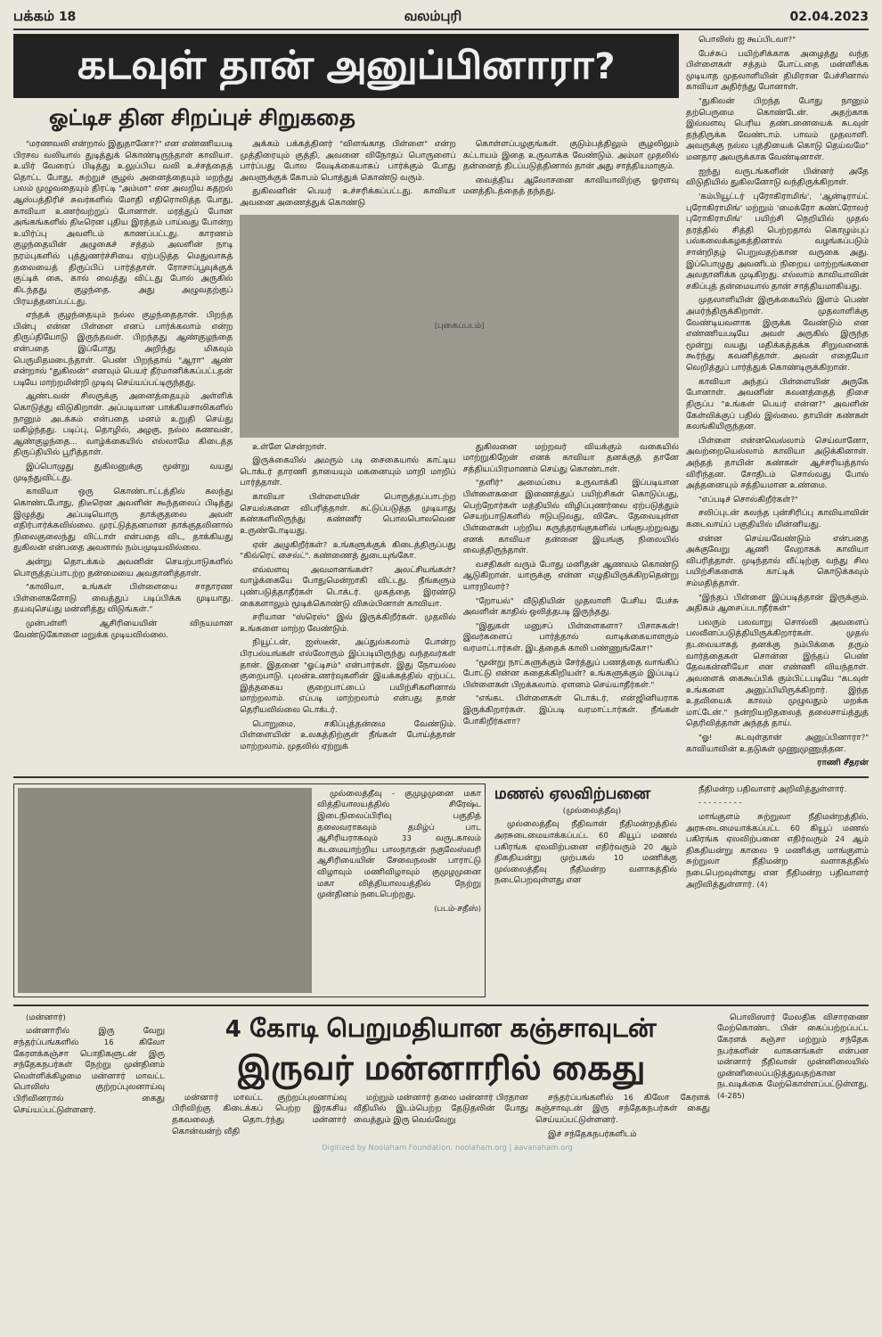பக்கம் 18 வலம்புரி 02.04.2023
கடவுள் தான் அனுப்பினாரா?
ஓட்டிச தின சிறப்புச் சிறுகதை
"மரணவலி என்றால் இதுதானோ?" என எண்ணியபடி பிரசவ வலியால் துடித்துக் கொண்டிருந்தாள் காவியா. உயிர் வேரைப் பிடித்து உலுப்பிய வலி உச்சத்தைத் தொட்ட போது, சுற்றுச் சூழல் அனைத்தையும் மறந்து பலம் முழுவதையும் திரட்டி "அம்மா" என அலறிய கதறல் ஆஸ்பத்திரிச் சுவர்களில் மோதி எதிரொலித்த போது, காவியா உணர்வற்றுப் போனாள். மரத்துப் போன அங்கங்களில் திடீரென புதிய இரத்தம் பாய்வது போன்ற உயிர்ப்பு அவளிடம் காணப்பட்டது. காரணம் குழந்தையின் அழுகைச் சத்தம் அவளின் நாடி நரம்புகளில் புத்துணர்ச்சியை ஏற்படுத்த மெதுவாகத் தலையைத் திருப்பிப் பார்த்தாள். ரோசாப்பூவுக்குக் குட்டிக் கை, கால் வைத்து விட்டது போல் அருகில் கிடந்தது குழந்தை. அது அழுவதற்குப் பிரயத்தனப்பட்டது.
எந்தக் குழந்தையும் நல்ல குழந்தைதான். பிறந்த பின்பு என்ன பிள்ளை எனப் பார்க்கலாம் என்ற திருப்தியோடு இருந்தவள். பிறந்தது ஆண்குழந்தை என்பதை இப்போது அறிந்து மிகவும் பெருமிதமடைந்தாள். பெண் பிறந்தால் "ஆரா" ஆண் என்றால் "துகிலன்" எனவும் பெயர் தீர்மானிக்கப்பட்டதன் படியே மாற்றமின்றி முடிவு செய்யப்பட்டிருந்தது.
ஆண்டவன் சிலருக்கு அனைத்தையும் அள்ளிக் கொடுத்து விடுகிறான். அப்படியான பாக்கியசாலிகளில் நானும் அடக்கம் என்பதை மனம் உறுதி செய்து மகிழ்ந்தது. படிப்பு, தொழில், அழகு, நல்ல கணவன், ஆண்குழந்தை... வாழ்க்கையில் எல்லாமே கிடைத்த திருப்தியில் பூரித்தாள்.
இப்பொழுது துகிலனுக்கு மூன்று வயது முடிந்துவிட்டது.
காவியா ஒரு கொண்டாட்டத்தில் கலந்து கொண்டபோது, திடீரென அவளின் கூந்தலைப் பிடித்து இழுத்து அப்படியொரு தாக்குதலை அவள் எதிர்பார்க்கவில்லை. முரட்டுத்தனமான தாக்குதலினால் நிலைகுலைந்து விட்டாள் என்பதை விட, தாக்கியது துகிலன் என்பதை அவளால் நம்பமுடியவில்லை.
அன்று தொடக்கம் அவனின் செயற்பாடுகளில் பொருத்தப்பாடற்ற தன்மையை அவதானித்தாள்.
"காவியா, உங்கள் பிள்ளையை சாதாரண பிள்ளைகளோடு வைத்துப் படிப்பிக்க முடியாது. தயவுசெய்து மன்னித்து விடுங்கள்."
முன்பள்ளி ஆசிரியையின் விநயமான வேண்டுகோளை மறுக்க முடியவில்லை.
அக்கம் பக்கத்தினர் "விளங்காத பிள்ளை" என்ற முத்திரையும் குத்தி, அவனை விநோதப் பொருளைப் பார்ப்பது போல வேடிக்கையாகப் பார்க்கும் போது அவளுக்குக் கோபம் பொத்துக் கொண்டு வரும்.
துகிலனின் பெயர் உச்சரிக்கப்பட்டது. காவியா அவனை அணைத்துக் கொண்டு
கொள்ளப்பழகுங்கள். குடும்பத்திலும் சூழலிலும் கட்டாயம் இதை உருவாக்க வேண்டும். அம்மா முதலில் தன்னைத் திடப்படுத்தினால் தான் அது சாத்தியமாகும்.
வைத்திய ஆலோசனை காவியாவிற்கு ஓரளவு மனத்திடத்தைத் தந்தது.
[புகைப்படம்]
உள்ளே சென்றாள்.
இருக்கையில் அமரும் படி சைகையால் காட்டிய டொக்டர் தாரணி தாயையும் மகனையும் மாறி மாறிப் பார்த்தாள்.
காவியா பிள்ளையின் பொருத்தப்பாடற்ற செயல்களை விபரித்தாள். கட்டுப்படுத்த முடியாது கண்களிலிருந்து கண்ணீர் பொலபொலவென உருண்டோடியது.
ஏன் அழுகிறீர்கள்? உங்களுக்குக் கிடைத்திருப்பது "கிவ்ரெட் சைல்ட்". கண்ணைத் துடையுங்கோ.
எவ்வளவு அவமானங்கள்? அலட்சியங்கள்? வாழ்க்கையே போதுமென்றாகி விட்டது. நீங்களும் புண்படுத்தாதீர்கள் டொக்டர். முகத்தை இரண்டு கைகளாலும் மூடிக்கொண்டு விசும்பினாள் காவியா.
சரியான "ஸ்ரெஸ்" இல் இருக்கிறீர்கள். முதலில் உங்களை மாற்ற வேண்டும்.
நியூட்டன், ஐஸ்டீன், அப்துல்கலாம் போன்ற பிரபல்யங்கள் எல்லோரும் இப்படியிருந்து வந்தவர்கள் தான். இதனை "ஓட்டிசம்" என்பார்கள். இது நோயல்ல குறைபாடு. புலன்உணர்வுகளின் இயக்கத்தில் ஏற்பட்ட இத்தகைய குறைபாட்டைப் பயிற்சிகளினால் மாற்றலாம். எப்படி மாற்றலாம் என்பது தான் தெரியவில்லை டொக்டர்.
பொறுமை, சகிப்புத்தன்மை வேண்டும். பிள்ளையின் உலகத்திற்குள் நீங்கள் போய்த்தான் மாற்றலாம். முதலில் ஏற்றுக்
துகிலனை மற்றவர் வியக்கும் வகையில் மாற்றுகிறேன் எனக் காவியா தனக்குத் தானே சத்தியப்பிரமாணம் செய்து கொண்டாள்.
"தளிர்" அமைப்பை உருவாக்கி இப்படியான பிள்ளைகளை இணைத்துப் பயிற்சிகள் கொடுப்பது, பெற்றோர்கள் மத்தியில் விழிப்புணர்வை ஏற்படுத்தும் செயற்பாடுகளில் ஈடுபடுவது, விசேட தேவையுள்ள பிள்ளைகள் பற்றிய கருத்தரங்குகளில் பங்குபற்றுவது எனக் காவியா தன்னை இயங்கு நிலையில் வைத்திருந்தாள்.
வசதிகள் வரும் போது மனிதன் ஆணவம் கொண்டு ஆடுகிறான். யாருக்கு என்ன எழுதியிருக்கிறதென்று யாரறிவார்?
"றோயல்" வீடுதியின் முதலாளி பேசிய பேச்சு அவளின் காதில் ஒலித்தபடி இருந்தது.
"இதுகள் மனுசப் பிள்ளைகளா? பிசாசுகள்! இவர்களைப் பார்த்தால் வாடிக்கையாளரும் வரமாட்டார்கள். இடத்தைக் காலி பண்ணுங்கோ!"
"மூன்று நாட்களுக்கும் சேர்த்துப் பணத்தை வாங்கிப் போட்டு என்ன கதைக்கிறியள்? உங்களுக்கும் இப்படிப் பிள்ளைகள் பிறக்கலாம். ஏளனம் செய்யாதீர்கள்."
"எங்கட பிள்ளைகள் டொக்டர், என்ஜினியராக இருக்கிறார்கள். இப்படி வரமாட்டார்கள். நீங்கள் போகிறீர்களா?
பொலிஸ் ஐ கூப்பிடவா?"
பேச்சுப் பயிற்சிக்காக அழைத்து வந்த பிள்ளைகள் சத்தம் போட்டதை மன்னிக்க முடியாத முதலாளியின் திமிரான பேச்சினால் காவியா அதிர்ந்து போனாள்.
"துகிலன் பிறந்த போது நானும் தற்பெருமை கொண்டேன். அதற்காக இவ்வளவு பெரிய தண்டனையைக் கடவுள் தந்திருக்க வேண்டாம். பாவம் முதலாளி. அவருக்கு நல்ல புத்தியைக் கொடு தெய்வமே" மனதார அவருக்காக வேண்டினாள்.
ஐந்து வருடங்களின் பின்னர் அதே விடுதியில் துகிலனோடு வந்திருக்கிறாள்.
'கம்பியூட்டர் புரோகிராமிங்', 'ஆன்டிராய்ட் புரோகிராமிங்' மற்றும் 'மைக்ரோ கண்ட்ரோலர் புரோகிராமிங்' பயிற்சி நெறியில் முதல் தரத்தில் சித்தி பெற்றதால் கொழும்புப் பல்கலைக்கழகத்தினால் வழங்கப்படும் சான்றிதழ் பெறுவதற்கான வருகை அது. இப்பொழுது அவனிடம் நிறைய மாற்றங்களை அவதானிக்க முடிகிறது. எல்லாம் காவியாவின் சகிப்புத் தன்மையால் தான் சாத்தியமாகியது.
முதலாளியின் இருக்கையில் இளம் பெண் அமர்ந்திருக்கிறாள். முதலாளிக்கு வேண்டியவளாக இருக்க வேண்டும் என எண்ணியபடியே அவள் அருகில் இருந்த மூன்று வயது மதிக்கத்தக்க சிறுவனைக் கூர்ந்து கவனித்தாள். அவன் எதையோ வெறித்துப் பார்த்துக் கொண்டிருக்கிறான்.
காவியா அந்தப் பிள்ளையின் அருகே போனாள். அவனின் கவனத்தைத் திசை திருப்ப "உங்கள் பெயர் என்ன?" அவளின் கேள்விக்குப் பதில் இல்லை. தாயின் கண்கள் கலங்கியிருந்தன.
பிள்ளை என்னவெல்லாம் செய்வானோ, அவற்றையெல்லாம் காவியா அடுக்கினாள். அந்தத் தாயின் கண்கள் ஆச்சரியத்தால் விரிந்தன. சோதிடம் சொல்வது போல் அத்தனையும் சத்தியமான உண்மை.
"எப்படிச் சொல்கிறீர்கள்?"
சலிப்புடன் கலந்த புன்சிரிப்பு காவியாவின் கடைவாய்ப் பகுதியில் மின்னியது.
என்ன செய்யவேண்டும் என்பதை அக்குவேறு ஆணி வேறாகக் காவியா விபரித்தாள். முடிந்தால் வீட்டிற்கு வந்து சில பயிற்சிகளைக் காட்டிக் கொடுக்கவும் சம்மதித்தாள்.
"இந்தப் பிள்ளை இப்படித்தான் இருக்கும். அதிகம் ஆசைப்படாதீர்கள்"
பலரும் பலவாறு சொல்லி அவளைப் பலவீனப்படுத்தியிருக்கிறார்கள். முதல் தடவையாகத் தனக்கு நம்பிக்கை தரும் வார்த்தைகள் சொன்ன இந்தப் பெண் தேவகன்னியோ என எண்ணி வியந்தாள். அவளைக் கைகூப்பிக் கும்பிட்டபடியே "கடவுள் உங்களை அனுப்பியிருக்கிறார். இந்த உதவியைக் காலம் முழுவதும் மறக்க மாட்டேன்." நன்றியறிதலைத் தலைசாய்த்துத் தெரிவித்தாள் அந்தத் தாய்.
"ஓ! கடவுள்தான் அனுப்பினாரா?" காவியாவின் உதடுகள் முணுமுணுத்தன.
ராணி சீதரன்
முல்லைத்தீவு - குமுழமுனை மகா வித்தியாலயத்தில் சிரேஷ்ட இடைநிலைப்பிரிவு பகுதித் தலைவராகவும் தமிழ்ப் பாட ஆசிரியராகவும் 33 வருடகாலம் கடமையாற்றிய பாலநாதன் நகுலேஸ்வரி ஆசிரியையின் சேவைநலன் பாராட்டு விழாவும் மணிவிழாவும் குமுழமுனை மகா வித்தியாலயத்தில் நேற்று முன்தினம் நடைபெற்றது.
(படம்-சதீஸ்)
மணல் ஏலவிற்பனை
(முல்லைத்தீவு)
முல்லைத்தீவு நீதிவான் நீதிமன்றத்தில் அரசுடைமையாக்கப்பட்ட 60 கியூப் மணல் பகிரங்க ஏலவிற்பனை எதிர்வரும் 20 ஆம் திகதியன்று முற்பகல் 10 மணிக்கு முல்லைத்தீவு நீதிமன்ற வளாகத்தில் நடைபெறவுள்ளது என
நீதிமன்ற பதிவாளர் அறிவித்துள்ளார்.
- - - - - - - - -
மாங்குளம் சுற்றுலா நீதிமன்றத்தில், அரசுடைமையாக்கப்பட்ட 60 கியூப் மணல் பகிரங்க ஏலவிற்பனை எதிர்வரும் 24 ஆம் திகதியன்று காலை 9 மணிக்கு மாங்குளம் சுற்றுலா நீதிமன்ற வளாகத்தில் நடைபெறவுள்ளது என நீதிமன்ற பதிவாளர் அறிவித்துள்ளார். (4)
(மன்னார்)
மன்னாரில் இரு வேறு சந்தர்ப்பங்களில் 16 கிலோ கேரளக்கஞ்சா பொதிகளுடன் இரு சந்தேகநபர்கள் நேற்று முன்தினம் வெள்ளிக்கிழமை மன்னார் மாவட்ட பொலிஸ் குற்றப்புலனாய்வு பிரிவினரால் கைது செய்யப்பட்டுள்ளனர்.
4 கோடி பெறுமதியான கஞ்சாவுடன்
இருவர் மன்னாரில் கைது
மன்னார் மாவட்ட குற்றப்புலனாய்வு பிரிவிற்கு கிடைக்கப் பெற்ற இரகசிய தகவலைத் தொடர்ந்து மன்னார் கொன்வன்ற் வீதி
மற்றும் மன்னார் தலை மன்னார் பிரதான வீதியில் இடம்பெற்ற தேடுதலின் போது வைத்தும் இரு வெவ்வேறு
சந்தர்ப்பங்களில் 16 கிலோ கேரளக் கஞ்சாவுடன் இரு சந்தேகநபர்கள் கைது செய்யப்பட்டுள்ளனர்.
இச் சந்தேகநபர்களிடம்
Digitized by Noolaham Foundation. noolaham.org | aavanaham.org
பொலிஸார் மேலதிக விசாரணை மேற்கொண்ட பின் கைப்பற்றப்பட்ட கேரளக் கஞ்சா மற்றும் சந்தேக நபர்களின் வாகனங்கள் என்பன மன்னார் நீதிவான் முன்னிலையில் முன்னிலைப்படுத்துவதற்கான நடவடிக்கை மேற்கொள்ளப்பட்டுள்ளது. (4-285)